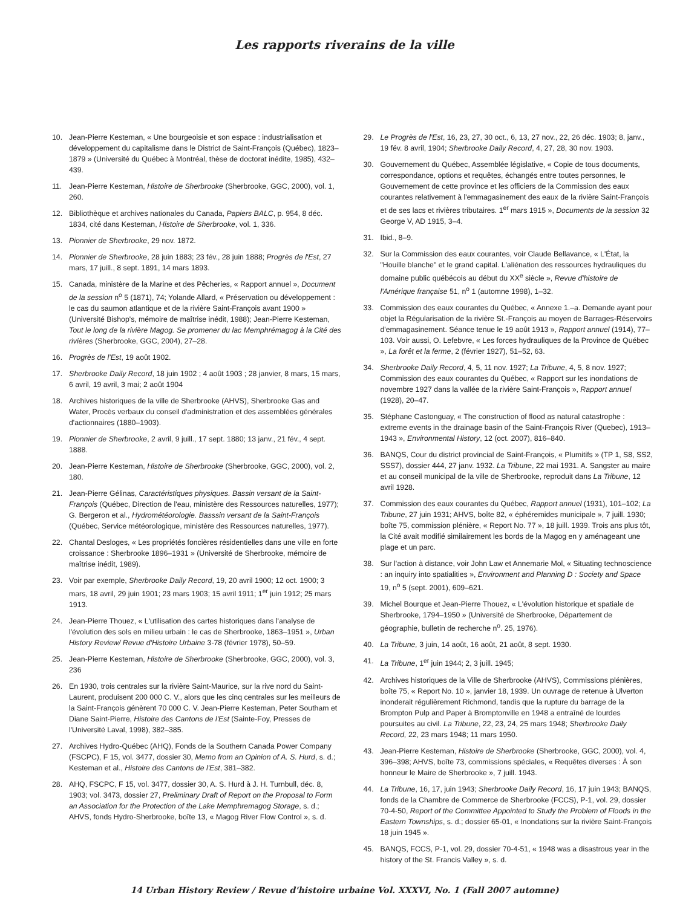Les rapports riverains de la ville
10. Jean-Pierre Kesteman, « Une bourgeoisie et son espace : industrialisation et développement du capitalisme dans le District de Saint-François (Québec), 1823–1879 » (Université du Québec à Montréal, thèse de doctorat inédite, 1985), 432–439.
11. Jean-Pierre Kesteman, Histoire de Sherbrooke (Sherbrooke, GGC, 2000), vol. 1, 260.
12. Bibliothèque et archives nationales du Canada, Papiers BALC, p. 954, 8 déc. 1834, cité dans Kesteman, Histoire de Sherbrooke, vol. 1, 336.
13. Pionnier de Sherbrooke, 29 nov. 1872.
14. Pionnier de Sherbrooke, 28 juin 1883; 23 fév., 28 juin 1888; Progrès de l'Est, 27 mars, 17 juill., 8 sept. 1891, 14 mars 1893.
15. Canada, ministère de la Marine et des Pêcheries, « Rapport annuel », Document de la session n<sup>o</sup> 5 (1871), 74; Yolande Allard, « Préservation ou développement : le cas du saumon atlantique et de la rivière Saint-François avant 1900 » (Université Bishop's, mémoire de maîtrise inédit, 1988); Jean-Pierre Kesteman, Tout le long de la rivière Magog. Se promener du lac Memphrémagog à la Cité des rivières (Sherbrooke, GGC, 2004), 27–28.
16. Progrès de l'Est, 19 août 1902.
17. Sherbrooke Daily Record, 18 juin 1902 ; 4 août 1903 ; 28 janvier, 8 mars, 15 mars, 6 avril, 19 avril, 3 mai; 2 août 1904
18. Archives historiques de la ville de Sherbrooke (AHVS), Sherbrooke Gas and Water, Procès verbaux du conseil d'administration et des assemblées générales d'actionnaires (1880–1903).
19. Pionnier de Sherbrooke, 2 avril, 9 juill., 17 sept. 1880; 13 janv., 21 fév., 4 sept. 1888.
20. Jean-Pierre Kesteman, Histoire de Sherbrooke (Sherbrooke, GGC, 2000), vol. 2, 180.
21. Jean-Pierre Gélinas, Caractéristiques physiques. Bassin versant de la Saint-François (Québec, Direction de l'eau, ministère des Ressources naturelles, 1977); G. Bergeron et al., Hydrométéorologie. Basssin versant de la Saint-François (Québec, Service météorologique, ministère des Ressources naturelles, 1977).
22. Chantal Desloges, « Les propriétés foncières résidentielles dans une ville en forte croissance : Sherbrooke 1896–1931 » (Université de Sherbrooke, mémoire de maîtrise inédit, 1989).
23. Voir par exemple, Sherbrooke Daily Record, 19, 20 avril 1900; 12 oct. 1900; 3 mars, 18 avril, 29 juin 1901; 23 mars 1903; 15 avril 1911; 1<sup>er</sup> juin 1912; 25 mars 1913.
24. Jean-Pierre Thouez, « L'utilisation des cartes historiques dans l'analyse de l'évolution des sols en milieu urbain : le cas de Sherbrooke, 1863–1951 », Urban History Review/ Revue d'Histoire Urbaine 3-78 (février 1978), 50–59.
25. Jean-Pierre Kesteman, Histoire de Sherbrooke (Sherbrooke, GGC, 2000), vol. 3, 236
26. En 1930, trois centrales sur la rivière Saint-Maurice, sur la rive nord du Saint-Laurent, produisent 200 000 C. V., alors que les cinq centrales sur les meilleurs de la Saint-François génèrent 70 000 C. V. Jean-Pierre Kesteman, Peter Southam et Diane Saint-Pierre, Histoire des Cantons de l'Est (Sainte-Foy, Presses de l'Université Laval, 1998), 382–385.
27. Archives Hydro-Québec (AHQ), Fonds de la Southern Canada Power Company (FSCPC), F 15, vol. 3477, dossier 30, Memo from an Opinion of A. S. Hurd, s. d.; Kesteman et al., Histoire des Cantons de l'Est, 381–382.
28. AHQ, FSCPC, F 15, vol. 3477, dossier 30, A. S. Hurd à J. H. Turnbull, déc. 8, 1903; vol. 3473, dossier 27, Preliminary Draft of Report on the Proposal to Form an Association for the Protection of the Lake Memphremagog Storage, s. d.; AHVS, fonds Hydro-Sherbrooke, boîte 13, « Magog River Flow Control », s. d.
29. Le Progrès de l'Est, 16, 23, 27, 30 oct., 6, 13, 27 nov., 22, 26 déc. 1903; 8, janv., 19 fév. 8 avril, 1904; Sherbrooke Daily Record, 4, 27, 28, 30 nov. 1903.
30. Gouvernement du Québec, Assemblée législative, « Copie de tous documents, correspondance, options et requêtes, échangés entre toutes personnes, le Gouvernement de cette province et les officiers de la Commission des eaux courantes relativement à l'emmagasinement des eaux de la rivière Saint-François et de ses lacs et rivières tributaires. 1<sup>er</sup> mars 1915 », Documents de la session 32 George V, AD 1915, 3–4.
31. Ibid., 8–9.
32. Sur la Commission des eaux courantes, voir Claude Bellavance, « L'État, la "Houille blanche" et le grand capital. L'aliénation des ressources hydrauliques du domaine public québécois au début du XX<sup>e</sup> siècle », Revue d'histoire de l'Amérique française 51, n<sup>o</sup> 1 (automne 1998), 1–32.
33. Commission des eaux courantes du Québec, « Annexe 1.–a. Demande ayant pour objet la Régularisation de la rivière St.-François au moyen de Barrages-Réservoirs d'emmagasinement. Séance tenue le 19 août 1913 », Rapport annuel (1914), 77–103. Voir aussi, O. Lefebvre, « Les forces hydrauliques de la Province de Québec », La forêt et la ferme, 2 (février 1927), 51–52, 63.
34. Sherbrooke Daily Record, 4, 5, 11 nov. 1927; La Tribune, 4, 5, 8 nov. 1927; Commission des eaux courantes du Québec, « Rapport sur les inondations de novembre 1927 dans la vallée de la rivière Saint-François », Rapport annuel (1928), 20–47.
35. Stéphane Castonguay, « The construction of flood as natural catastrophe : extreme events in the drainage basin of the Saint-François River (Quebec), 1913–1943 », Environmental History, 12 (oct. 2007), 816–840.
36. BANQS, Cour du district provincial de Saint-François, « Plumitifs » (TP 1, S8, SS2, SSS7), dossier 444, 27 janv. 1932. La Tribune, 22 mai 1931. A. Sangster au maire et au conseil municipal de la ville de Sherbrooke, reproduit dans La Tribune, 12 avril 1928.
37. Commission des eaux courantes du Québec, Rapport annuel (1931), 101–102; La Tribune, 27 juin 1931; AHVS, boîte 82, « éphéremides municipale », 7 juill. 1930; boîte 75, commission plénière, « Report No. 77 », 18 juill. 1939. Trois ans plus tôt, la Cité avait modifié similairement les bords de la Magog en y aménageant une plage et un parc.
38. Sur l'action à distance, voir John Law et Annemarie Mol, « Situating technoscience : an inquiry into spatialities », Environment and Planning D : Society and Space 19, n<sup>o</sup> 5 (sept. 2001), 609–621.
39. Michel Bourque et Jean-Pierre Thouez, « L'évolution historique et spatiale de Sherbrooke, 1794–1950 » (Université de Sherbrooke, Département de géographie, bulletin de recherche n<sup>o</sup>. 25, 1976).
40. La Tribune, 3 juin, 14 août, 16 août, 21 août, 8 sept. 1930.
41. La Tribune, 1<sup>er</sup> juin 1944; 2, 3 juill. 1945;
42. Archives historiques de la Ville de Sherbrooke (AHVS), Commissions plénières, boîte 75, « Report No. 10 », janvier 18, 1939. Un ouvrage de retenue à Ulverton inonderait régulièrement Richmond, tandis que la rupture du barrage de la Brompton Pulp and Paper à Bromptonville en 1948 a entraîné de lourdes poursuites au civil. La Tribune, 22, 23, 24, 25 mars 1948; Sherbrooke Daily Record, 22, 23 mars 1948; 11 mars 1950.
43. Jean-Pierre Kesteman, Histoire de Sherbrooke (Sherbrooke, GGC, 2000), vol. 4, 396–398; AHVS, boîte 73, commissions spéciales, « Requêtes diverses : À son honneur le Maire de Sherbrooke », 7 juill. 1943.
44. La Tribune, 16, 17, juin 1943; Sherbrooke Daily Record, 16, 17 juin 1943; BANQS, fonds de la Chambre de Commerce de Sherbrooke (FCCS), P-1, vol. 29, dossier 70-4-50, Report of the Committee Appointed to Study the Problem of Floods in the Eastern Townships, s. d.; dossier 65-01, « Inondations sur la rivière Saint-François 18 juin 1945 ».
45. BANQS, FCCS, P-1, vol. 29, dossier 70-4-51, « 1948 was a disastrous year in the history of the St. Francis Valley », s. d.
14 Urban History Review / Revue d'histoire urbaine Vol. XXXVI, No. 1 (Fall 2007 automne)